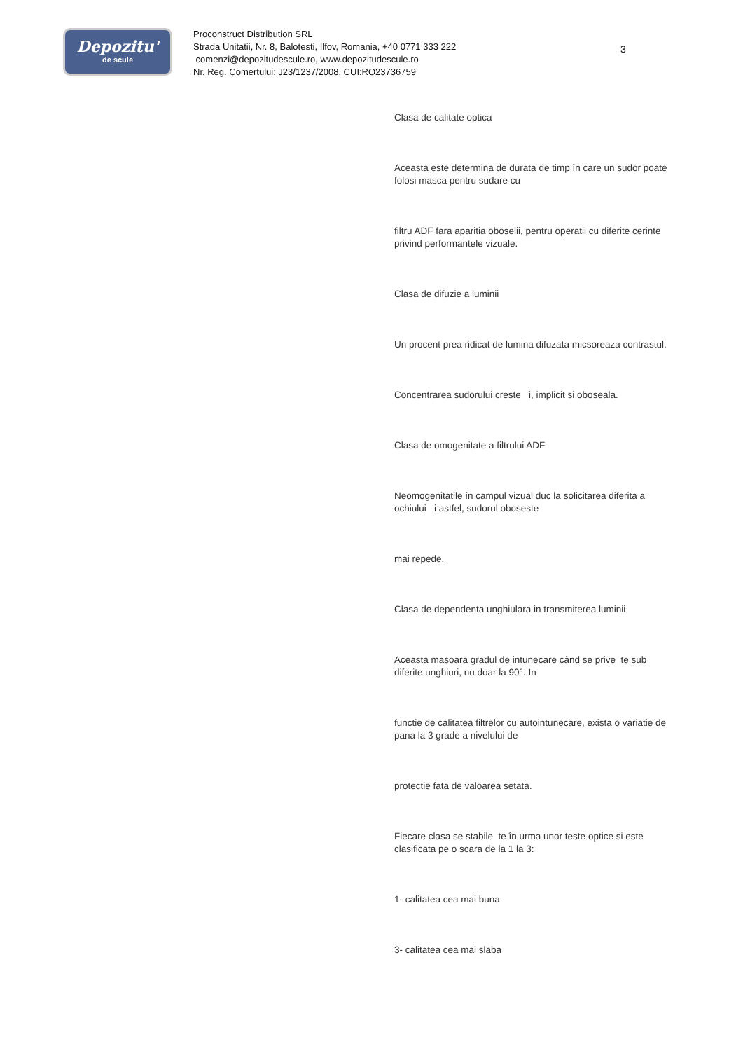Depozitu'
de scule
Proconstruct Distribution SRL
Strada Unitatii, Nr. 8, Balotesti, Ilfov, Romania, +40 0771 333 222
comenzi@depozitudescule.ro, www.depozitudescule.ro
Nr. Reg. Comertului: J23/1237/2008, CUI:RO23736759
3
Clasa de calitate optica
Aceasta este determina de durata de timp în care un sudor poate folosi masca pentru sudare cu
filtru ADF fara aparitia oboselii, pentru operatii cu diferite cerinte privind performantele vizuale.
Clasa de difuzie a luminii
Un procent prea ridicat de lumina difuzata micsoreaza contrastul.
Concentrarea sudorului creste i, implicit si oboseala.
Clasa de omogenitate a filtrului ADF
Neomogenitatile în campul vizual duc la solicitarea diferita a ochiului i astfel, sudorul oboseste
mai repede.
Clasa de dependenta unghiulara in transmiterea luminii
Aceasta masoara gradul de intunecare când se prive te sub diferite unghiuri, nu doar la 90°. In
functie de calitatea filtrelor cu autointunecare, exista o variatie de pana la 3 grade a nivelului de
protectie fata de valoarea setata.
Fiecare clasa se stabile te în urma unor teste optice si este clasificata pe o scara de la 1 la 3:
1- calitatea cea mai buna
3- calitatea cea mai slaba